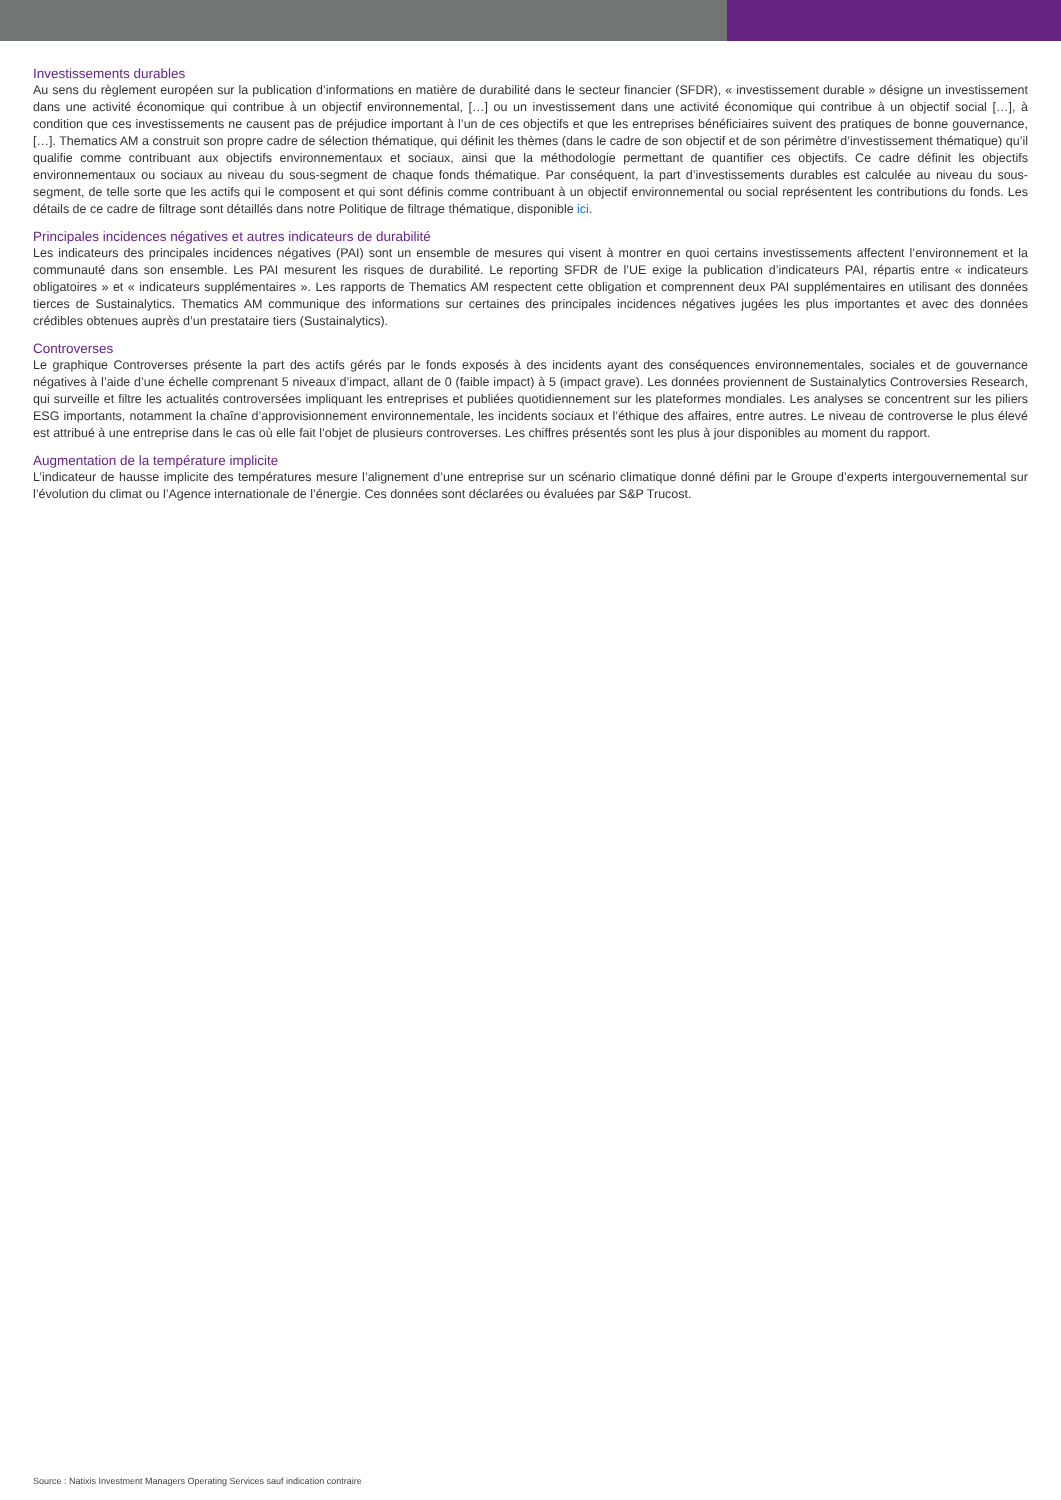Investissements durables
Au sens du règlement européen sur la publication d’informations en matière de durabilité dans le secteur financier (SFDR), « investissement durable » désigne un investissement dans une activité économique qui contribue à un objectif environnemental, […] ou un investissement dans une activité économique qui contribue à un objectif social […], à condition que ces investissements ne causent pas de préjudice important à l’un de ces objectifs et que les entreprises bénéficiaires suivent des pratiques de bonne gouvernance, […]. Thematics AM a construit son propre cadre de sélection thématique, qui définit les thèmes (dans le cadre de son objectif et de son périmètre d’investissement thématique) qu’il qualifie comme contribuant aux objectifs environnementaux et sociaux, ainsi que la méthodologie permettant de quantifier ces objectifs. Ce cadre définit les objectifs environnementaux ou sociaux au niveau du sous-segment de chaque fonds thématique. Par conséquent, la part d’investissements durables est calculée au niveau du sous-segment, de telle sorte que les actifs qui le composent et qui sont définis comme contribuant à un objectif environnemental ou social représentent les contributions du fonds. Les détails de ce cadre de filtrage sont détaillés dans notre Politique de filtrage thématique, disponible ici.
Principales incidences négatives et autres indicateurs de durabilité
Les indicateurs des principales incidences négatives (PAI) sont un ensemble de mesures qui visent à montrer en quoi certains investissements affectent l’environnement et la communauté dans son ensemble. Les PAI mesurent les risques de durabilité. Le reporting SFDR de l’UE exige la publication d’indicateurs PAI, répartis entre « indicateurs obligatoires » et « indicateurs supplémentaires ». Les rapports de Thematics AM respectent cette obligation et comprennent deux PAI supplémentaires en utilisant des données tierces de Sustainalytics. Thematics AM communique des informations sur certaines des principales incidences négatives jugées les plus importantes et avec des données crédibles obtenues auprès d’un prestataire tiers (Sustainalytics).
Controverses
Le graphique Controverses présente la part des actifs gérés par le fonds exposés à des incidents ayant des conséquences environnementales, sociales et de gouvernance négatives à l’aide d’une échelle comprenant 5 niveaux d’impact, allant de 0 (faible impact) à 5 (impact grave). Les données proviennent de Sustainalytics Controversies Research, qui surveille et filtre les actualités controversées impliquant les entreprises et publiées quotidiennement sur les plateformes mondiales. Les analyses se concentrent sur les piliers ESG importants, notamment la chaîne d’approvisionnement environnementale, les incidents sociaux et l’éthique des affaires, entre autres. Le niveau de controverse le plus élevé est attribué à une entreprise dans le cas où elle fait l’objet de plusieurs controverses. Les chiffres présentés sont les plus à jour disponibles au moment du rapport.
Augmentation de la température implicite
L’indicateur de hausse implicite des températures mesure l’alignement d’une entreprise sur un scénario climatique donné défini par le Groupe d’experts intergouvernemental sur l’évolution du climat ou l’Agence internationale de l’énergie. Ces données sont déclarées ou évaluées par S&P Trucost.
Source : Natixis Investment Managers Operating Services sauf indication contraire